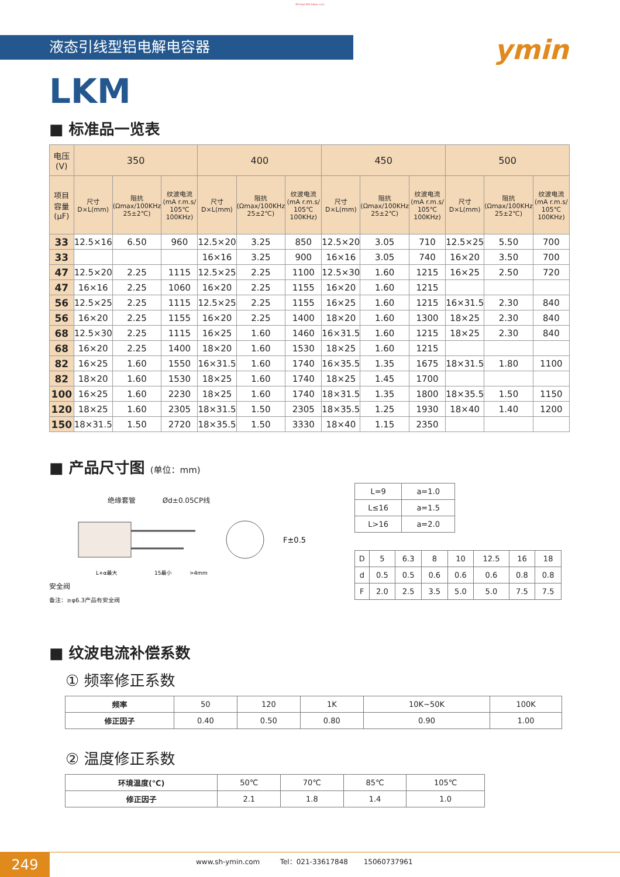ÓÉ Foxit PDF Editor ±à¼­
液态引线型铝电解电容器
ymin
LKM
■ 标准品一览表
| 电压(V) | 350 | | | 400 | | | 450 | | | 500 | | |
| --- | --- | --- | --- | --- | --- | --- | --- | --- | --- | --- | --- | --- |
| 项目 容量 (μF) | 尺寸 D×L(mm) | 阻抗 (Ωmax/100KHz 25±2℃) | 纹波电流 (mA r.m.s/ 105℃ 100KHz) | 尺寸 D×L(mm) | 阻抗 (Ωmax/100KHz 25±2℃) | 纹波电流 (mA r.m.s/ 105℃ 100KHz) | 尺寸 D×L(mm) | 阻抗 (Ωmax/100KHz 25±2℃) | 纹波电流 (mA r.m.s/ 105℃ 100KHz) | 尺寸 D×L(mm) | 阻抗 (Ωmax/100KHz 25±2℃) | 纹波电流 (mA r.m.s/ 105℃ 100KHz) |
| 33 | 12.5×16 | 6.50 | 960 | 12.5×20 | 3.25 | 850 | 12.5×20 | 3.05 | 710 | 12.5×25 | 5.50 | 700 |
| 33 | | | | 16×16 | 3.25 | 900 | 16×16 | 3.05 | 740 | 16×20 | 3.50 | 700 |
| 47 | 12.5×20 | 2.25 | 1115 | 12.5×25 | 2.25 | 1100 | 12.5×30 | 1.60 | 1215 | 16×25 | 2.50 | 720 |
| 47 | 16×16 | 2.25 | 1060 | 16×20 | 2.25 | 1155 | 16×20 | 1.60 | 1215 | | | |
| 56 | 12.5×25 | 2.25 | 1115 | 12.5×25 | 2.25 | 1155 | 16×25 | 1.60 | 1215 | 16×31.5 | 2.30 | 840 |
| 56 | 16×20 | 2.25 | 1155 | 16×20 | 2.25 | 1400 | 18×20 | 1.60 | 1300 | 18×25 | 2.30 | 840 |
| 68 | 12.5×30 | 2.25 | 1115 | 16×25 | 1.60 | 1460 | 16×31.5 | 1.60 | 1215 | 18×25 | 2.30 | 840 |
| 68 | 16×20 | 2.25 | 1400 | 18×20 | 1.60 | 1530 | 18×25 | 1.60 | 1215 | | | |
| 82 | 16×25 | 1.60 | 1550 | 16×31.5 | 1.60 | 1740 | 16×35.5 | 1.35 | 1675 | 18×31.5 | 1.80 | 1100 |
| 82 | 18×20 | 1.60 | 1530 | 18×25 | 1.60 | 1740 | 18×25 | 1.45 | 1700 | | | |
| 100 | 16×25 | 1.60 | 2230 | 18×25 | 1.60 | 1740 | 18×31.5 | 1.35 | 1800 | 18×35.5 | 1.50 | 1150 |
| 120 | 18×25 | 1.60 | 2305 | 18×31.5 | 1.50 | 2305 | 18×35.5 | 1.25 | 1930 | 18×40 | 1.40 | 1200 |
| 150 | 18×31.5 | 1.50 | 2720 | 18×35.5 | 1.50 | 3330 | 18×40 | 1.15 | 2350 | | | |
■ 产品尺寸图 (单位：mm)
绝缘套管 Ød±0.05CP线
F±0.5
L+α最大
15最小
>4mm
安全阀
备注：≥φ6.3产品有安全阀
| L=9 | a=1.0 |
| L≤16 | a=1.5 |
| L>16 | a=2.0 |
| D | 5 | 6.3 | 8 | 10 | 12.5 | 16 | 18 |
| d | 0.5 | 0.5 | 0.6 | 0.6 | 0.6 | 0.8 | 0.8 |
| F | 2.0 | 2.5 | 3.5 | 5.0 | 5.0 | 7.5 | 7.5 |
■ 纹波电流补偿系数
① 频率修正系数
| 频率 | 50 | 120 | 1K | 10K~50K | 100K |
| 修正因子 | 0.40 | 0.50 | 0.80 | 0.90 | 1.00 |
② 温度修正系数
| 环境温度(℃) | 50℃ | 70℃ | 85℃ | 105℃ |
| 修正因子 | 2.1 | 1.8 | 1.4 | 1.0 |
249
www.sh-ymin.com Tel：021-33617848 15060737961